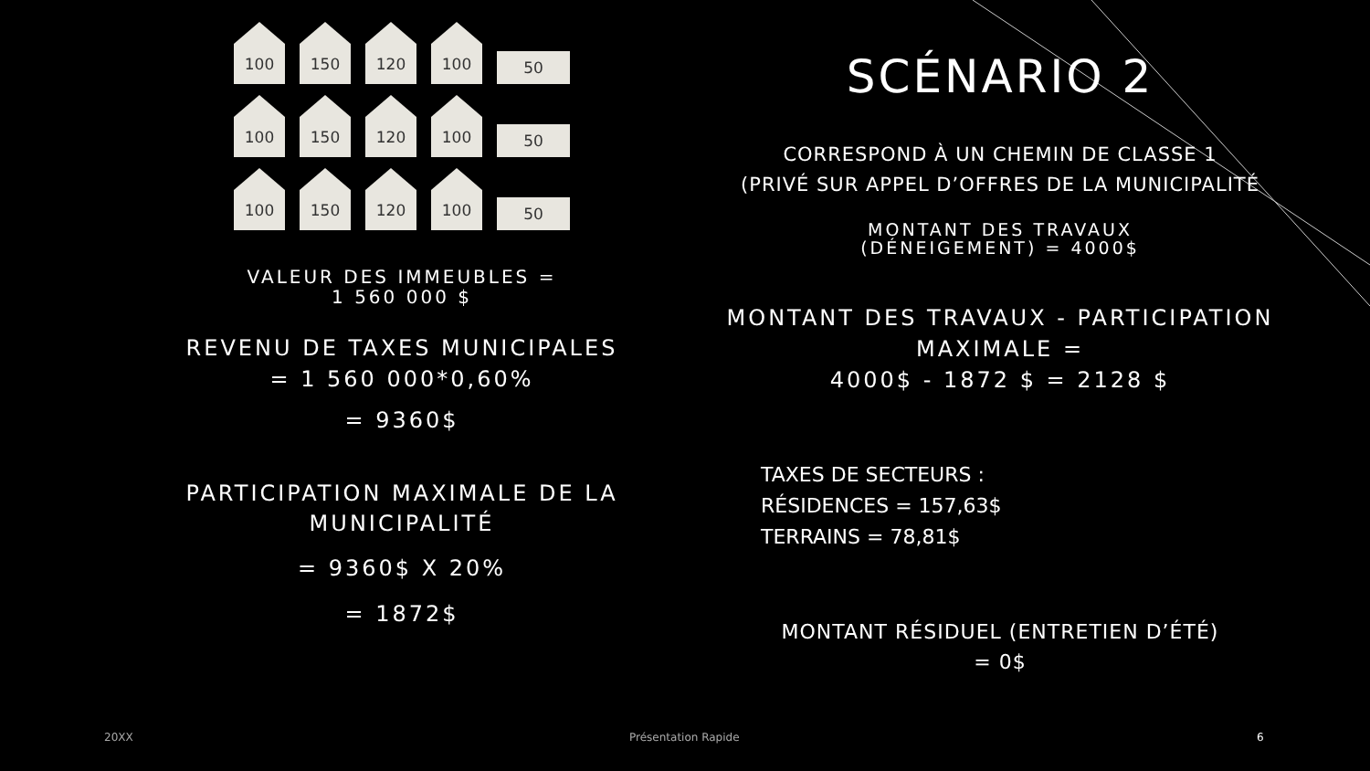100
150
120
100
50
100
150
120
100
50
100
150
120
100
50
VALEUR DES IMMEUBLES =
1 560 000 $
REVENU DE TAXES MUNICIPALES = 1 560 000*0,60%
= 9360$
PARTICIPATION MAXIMALE DE LA MUNICIPALITÉ
= 9360$ X 20%
= 1872$
SCÉNARIO 2
CORRESPOND À UN CHEMIN DE CLASSE 1
(PRIVÉ SUR APPEL D’OFFRES DE LA MUNICIPALITÉ
MONTANT DES TRAVAUX
(DÉNEIGEMENT) = 4000$
MONTANT DES TRAVAUX - PARTICIPATION MAXIMALE =
4000$ - 1872 $ = 2128 $
TAXES DE SECTEURS :
RÉSIDENCES = 157,63$
TERRAINS = 78,81$
MONTANT RÉSIDUEL (ENTRETIEN D’ÉTÉ)
= 0$
20XX Présentation Rapide 6